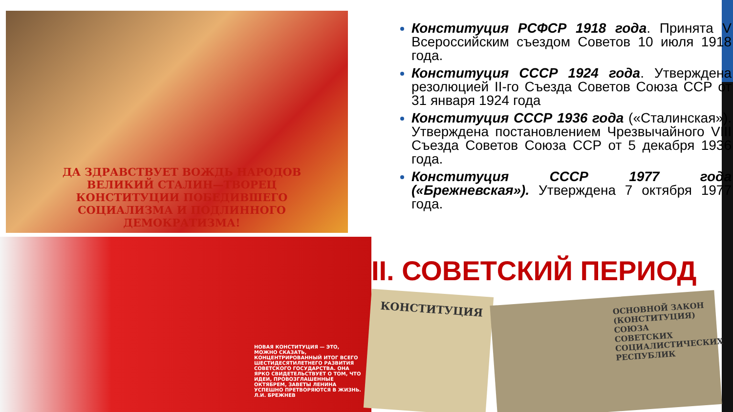ДА ЗДРАВСТВУЕТ ВОЖДЬ НАРОДОВ ВЕЛИКИЙ СТАЛИН—ТВОРЕЦ КОНСТИТУЦИИ ПОБЕДИВШЕГО СОЦИАЛИЗМА И ПОДЛИННОГО ДЕМОКРАТИЗМА!
Конституция РСФСР 1918 года. Принята V Всероссийским съездом Советов 10 июля 1918 года.
Конституция СССР 1924 года. Утверждена резолюцией II-го Съезда Советов Союза ССР от 31 января 1924 года
Конституция СССР 1936 года («Сталинская»). Утверждена постановлением Чрезвычайного VIII Съезда Советов Союза ССР от 5 декабря 1936 года.
Конституция СССР 1977 года («Брежневская»). Утверждена 7 октября 1977 года.
НОВАЯ КОНСТИТУЦИЯ — ЭТО, МОЖНО СКАЗАТЬ, КОНЦЕНТРИРОВАННЫЙ ИТОГ ВСЕГО ШЕСТИДЕСЯТИЛЕТНЕГО РАЗВИТИЯ СОВЕТСКОГО ГОСУДАРСТВА. ОНА ЯРКО СВИДЕТЕЛЬСТВУЕТ О ТОМ, ЧТО ИДЕИ, ПРОВОЗГЛАШЕННЫЕ ОКТЯБРЕМ, ЗАВЕТЫ ЛЕНИНА УСПЕШНО ПРЕТВОРЯЮТСЯ В ЖИЗНЬ. Л.И. БРЕЖНЕВ
II. СОВЕТСКИЙ ПЕРИОД
КОНСТИТУЦИЯ
ОСНОВНОЙ ЗАКОН (КОНСТИТУЦИЯ) СОЮЗА СОВЕТСКИХ СОЦИАЛИСТИЧЕСКИХ РЕСПУБЛИК